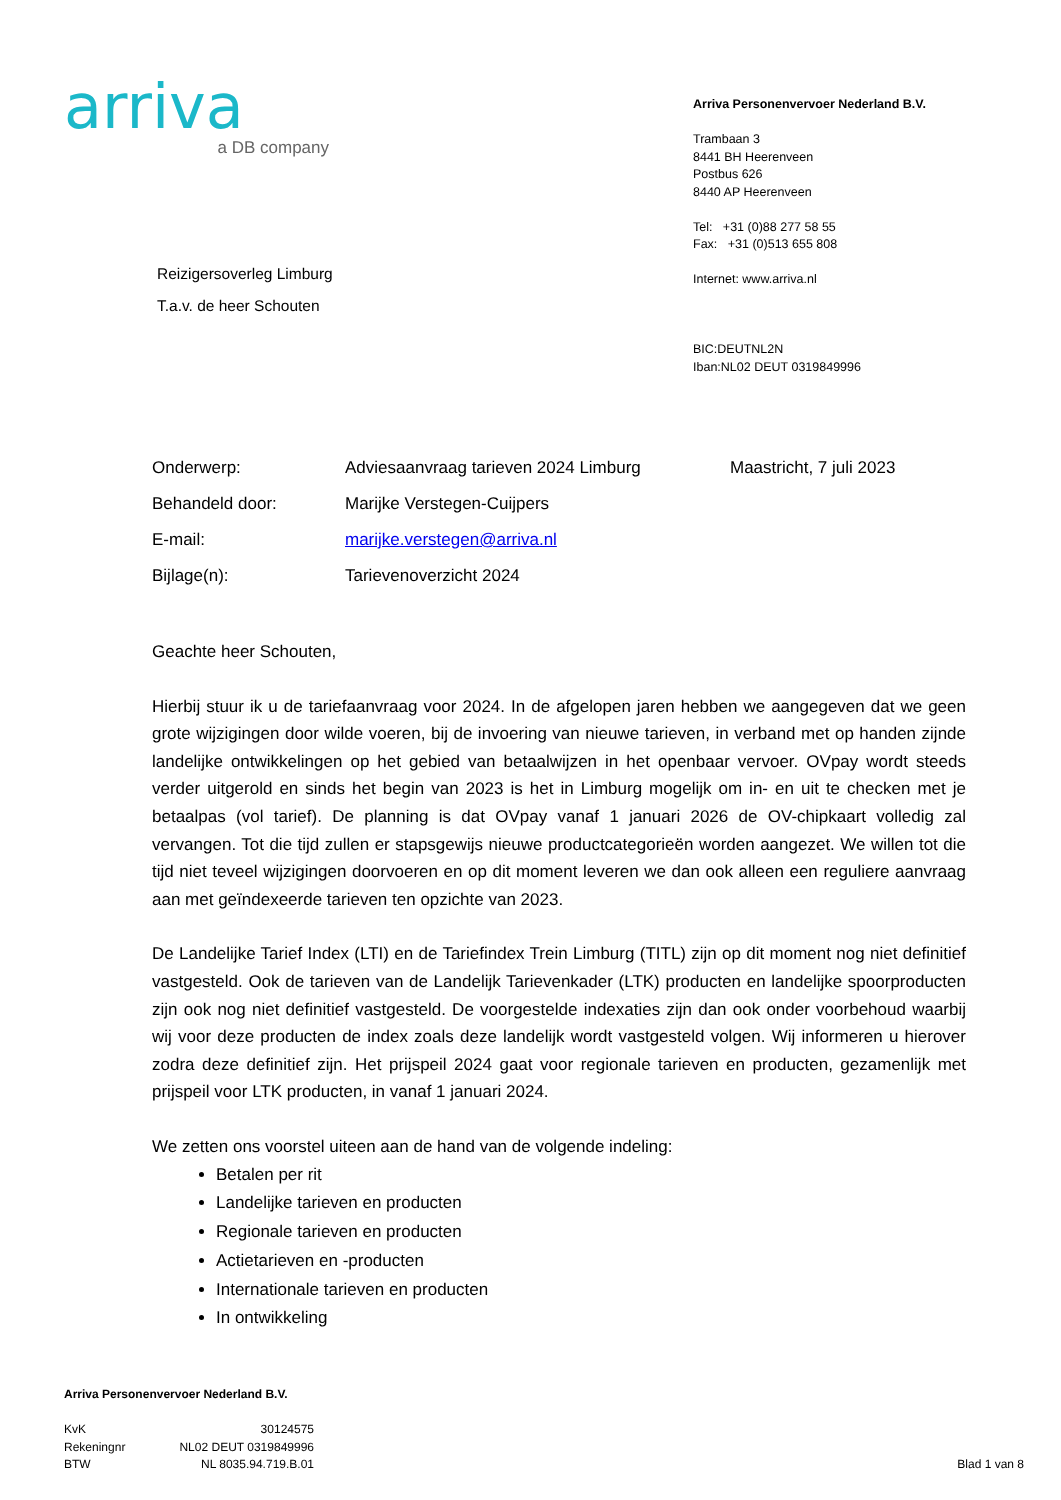arriva
a DB company
Arriva Personenvervoer Nederland B.V.
Trambaan 3
8441 BH Heerenveen
Postbus 626
8440 AP Heerenveen
Tel: +31 (0)88 277 58 55
Fax: +31 (0)513 655 808
Internet: www.arriva.nl
BIC:DEUTNL2N
Iban:NL02 DEUT 0319849996
Reizigersoverleg Limburg
T.a.v. de heer Schouten
| Onderwerp: | Adviesaanvraag tarieven 2024 Limburg | Maastricht, 7 juli 2023 |
| Behandeld door: | Marijke Verstegen-Cuijpers | |
| E-mail: | marijke.verstegen@arriva.nl | |
| Bijlage(n): | Tarievenoverzicht 2024 | |
Geachte heer Schouten,
Hierbij stuur ik u de tariefaanvraag voor 2024. In de afgelopen jaren hebben we aangegeven dat we geen grote wijzigingen door wilde voeren, bij de invoering van nieuwe tarieven, in verband met op handen zijnde landelijke ontwikkelingen op het gebied van betaalwijzen in het openbaar vervoer. OVpay wordt steeds verder uitgerold en sinds het begin van 2023 is het in Limburg mogelijk om in- en uit te checken met je betaalpas (vol tarief). De planning is dat OVpay vanaf 1 januari 2026 de OV-chipkaart volledig zal vervangen. Tot die tijd zullen er stapsgewijs nieuwe productcategorieën worden aangezet. We willen tot die tijd niet teveel wijzigingen doorvoeren en op dit moment leveren we dan ook alleen een reguliere aanvraag aan met geïndexeerde tarieven ten opzichte van 2023.
De Landelijke Tarief Index (LTI) en de Tariefindex Trein Limburg (TITL) zijn op dit moment nog niet definitief vastgesteld. Ook de tarieven van de Landelijk Tarievenkader (LTK) producten en landelijke spoorproducten zijn ook nog niet definitief vastgesteld. De voorgestelde indexaties zijn dan ook onder voorbehoud waarbij wij voor deze producten de index zoals deze landelijk wordt vastgesteld volgen. Wij informeren u hierover zodra deze definitief zijn. Het prijspeil 2024 gaat voor regionale tarieven en producten, gezamenlijk met prijspeil voor LTK producten, in vanaf 1 januari 2024.
We zetten ons voorstel uiteen aan de hand van de volgende indeling:
Betalen per rit
Landelijke tarieven en producten
Regionale tarieven en producten
Actietarieven en -producten
Internationale tarieven en producten
In ontwikkeling
Arriva Personenvervoer Nederland B.V.
| KvK | 30124575 | |
| Rekeningnr | NL02 DEUT 0319849996 | |
| BTW | NL 8035.94.719.B.01 | Blad 1 van 8 |